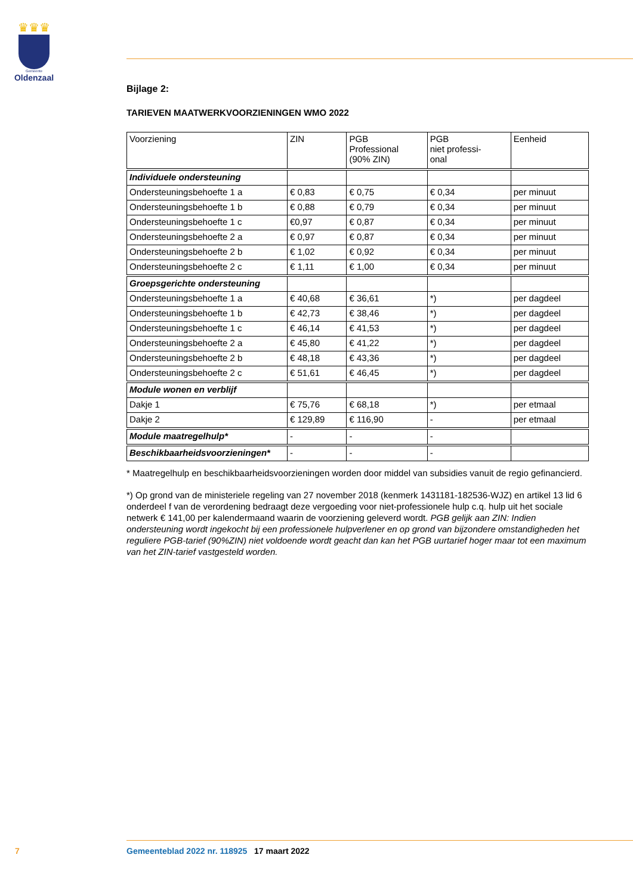♛♛♛
Gemeente
Oldenzaal
Bijlage 2:
TARIEVEN MAATWERKVOORZIENINGEN WMO 2022
| Voorziening | ZIN | PGB Professional (90% ZIN) | PGB niet professi- onal | Eenheid |
| --- | --- | --- | --- | --- |
| Individuele ondersteuning | | | | |
| Ondersteuningsbehoefte 1 a | € 0,83 | € 0,75 | € 0,34 | per minuut |
| Ondersteuningsbehoefte 1 b | € 0,88 | € 0,79 | € 0,34 | per minuut |
| Ondersteuningsbehoefte 1 c | €0,97 | € 0,87 | € 0,34 | per minuut |
| Ondersteuningsbehoefte 2 a | € 0,97 | € 0,87 | € 0,34 | per minuut |
| Ondersteuningsbehoefte 2 b | € 1,02 | € 0,92 | € 0,34 | per minuut |
| Ondersteuningsbehoefte 2 c | € 1,11 | € 1,00 | € 0,34 | per minuut |
| Groepsgerichte ondersteuning | | | | |
| Ondersteuningsbehoefte 1 a | € 40,68 | € 36,61 | *) | per dagdeel |
| Ondersteuningsbehoefte 1 b | € 42,73 | € 38,46 | *) | per dagdeel |
| Ondersteuningsbehoefte 1 c | € 46,14 | € 41,53 | *) | per dagdeel |
| Ondersteuningsbehoefte 2 a | € 45,80 | € 41,22 | *) | per dagdeel |
| Ondersteuningsbehoefte 2 b | € 48,18 | € 43,36 | *) | per dagdeel |
| Ondersteuningsbehoefte 2 c | € 51,61 | € 46,45 | *) | per dagdeel |
| Module wonen en verblijf | | | | |
| Dakje 1 | € 75,76 | € 68,18 | *) | per etmaal |
| Dakje 2 | € 129,89 | € 116,90 | - | per etmaal |
| Module maatregelhulp* | - | - | - | |
| Beschikbaarheidsvoorzieningen* | - | - | - | |
* Maatregelhulp en beschikbaarheidsvoorzieningen worden door middel van subsidies vanuit de regio gefinancierd.
*) Op grond van de ministeriele regeling van 27 november 2018 (kenmerk 1431181-182536-WJZ) en artikel 13 lid 6 onderdeel f van de verordening bedraagt deze vergoeding voor niet-professionele hulp c.q. hulp uit het sociale netwerk € 141,00 per kalendermaand waarin de voorziening geleverd wordt. PGB gelijk aan ZIN: Indien ondersteuning wordt ingekocht bij een professionele hulpverlener en op grond van bijzondere omstandigheden het reguliere PGB-tarief (90%ZIN) niet voldoende wordt geacht dan kan het PGB uurtarief hoger maar tot een maximum van het ZIN-tarief vastgesteld worden.
7 Gemeenteblad 2022 nr. 118925 17 maart 2022